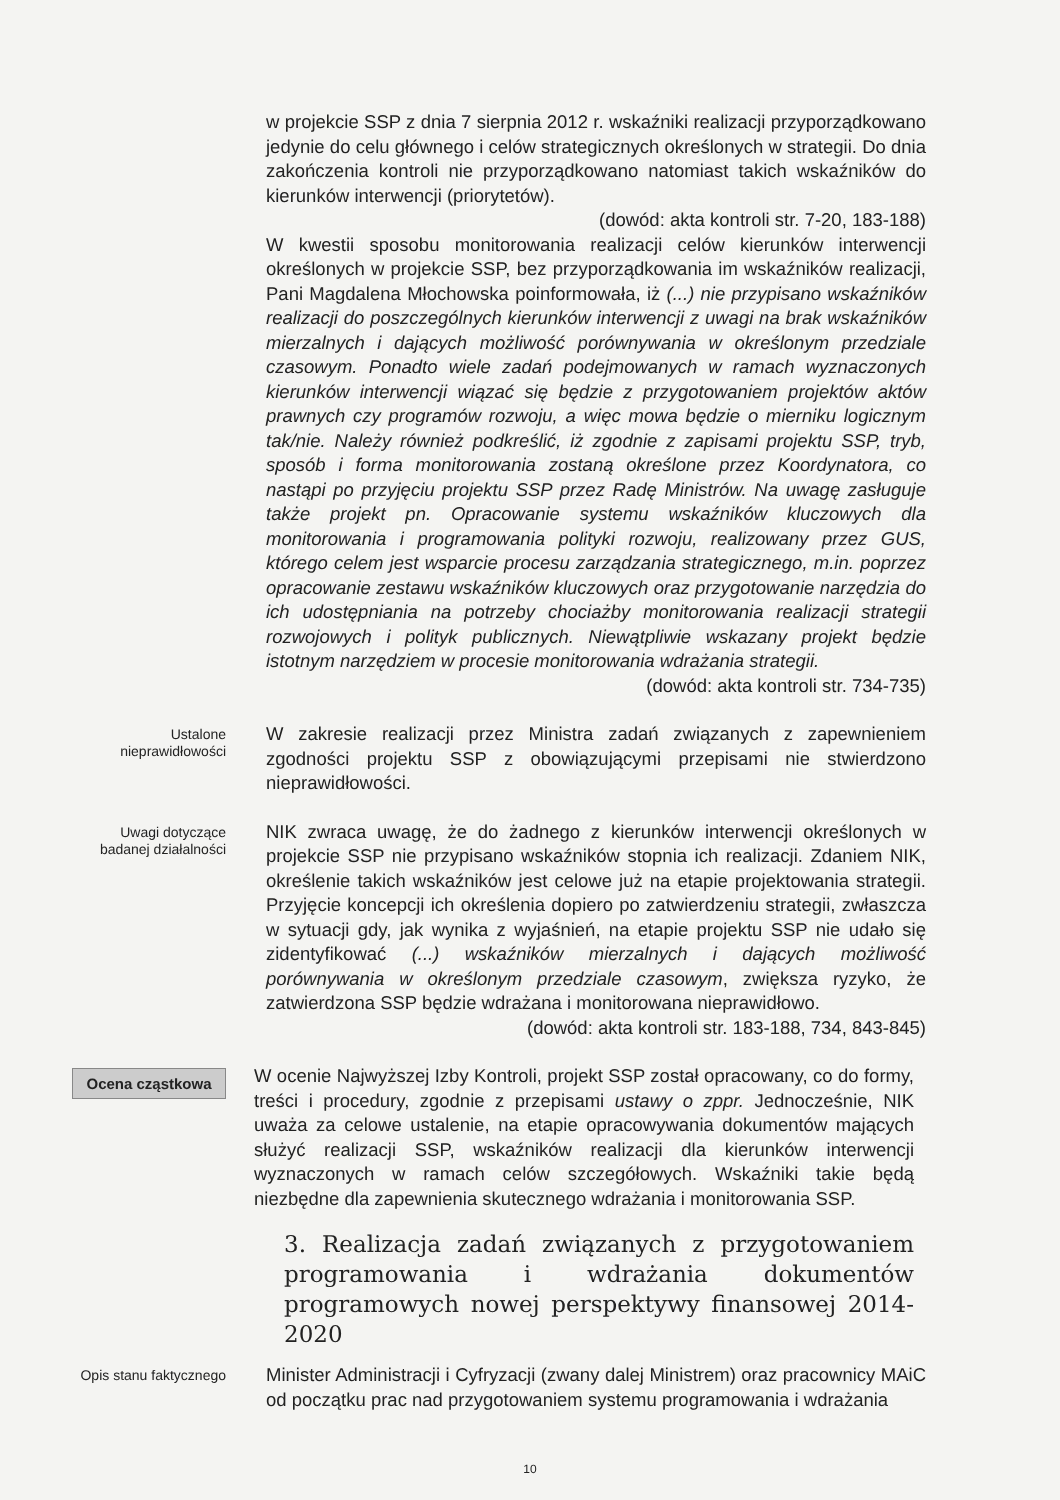w projekcie SSP z dnia 7 sierpnia 2012 r. wskaźniki realizacji przyporządkowano jedynie do celu głównego i celów strategicznych określonych w strategii. Do dnia zakończenia kontroli nie przyporządkowano natomiast takich wskaźników do kierunków interwencji (priorytetów).
(dowód: akta kontroli str. 7-20, 183-188)
W kwestii sposobu monitorowania realizacji celów kierunków interwencji określonych w projekcie SSP, bez przyporządkowania im wskaźników realizacji, Pani Magdalena Młochowska poinformowała, iż (...) nie przypisano wskaźników realizacji do poszczególnych kierunków interwencji z uwagi na brak wskaźników mierzalnych i dających możliwość porównywania w określonym przedziale czasowym. Ponadto wiele zadań podejmowanych w ramach wyznaczonych kierunków interwencji wiązać się będzie z przygotowaniem projektów aktów prawnych czy programów rozwoju, a więc mowa będzie o mierniku logicznym tak/nie. Należy również podkreślić, iż zgodnie z zapisami projektu SSP, tryb, sposób i forma monitorowania zostaną określone przez Koordynatora, co nastąpi po przyjęciu projektu SSP przez Radę Ministrów. Na uwagę zasługuje także projekt pn. Opracowanie systemu wskaźników kluczowych dla monitorowania i programowania polityki rozwoju, realizowany przez GUS, którego celem jest wsparcie procesu zarządzania strategicznego, m.in. poprzez opracowanie zestawu wskaźników kluczowych oraz przygotowanie narzędzia do ich udostępniania na potrzeby chociażby monitorowania realizacji strategii rozwojowych i polityk publicznych. Niewątpliwie wskazany projekt będzie istotnym narzędziem w procesie monitorowania wdrażania strategii.
(dowód: akta kontroli str. 734-735)
Ustalone nieprawidłowości
W zakresie realizacji przez Ministra zadań związanych z zapewnieniem zgodności projektu SSP z obowiązującymi przepisami nie stwierdzono nieprawidłowości.
Uwagi dotyczące badanej działalności
NIK zwraca uwagę, że do żadnego z kierunków interwencji określonych w projekcie SSP nie przypisano wskaźników stopnia ich realizacji. Zdaniem NIK, określenie takich wskaźników jest celowe już na etapie projektowania strategii. Przyjęcie koncepcji ich określenia dopiero po zatwierdzeniu strategii, zwłaszcza w sytuacji gdy, jak wynika z wyjaśnień, na etapie projektu SSP nie udało się zidentyfikować (...) wskaźników mierzalnych i dających możliwość porównywania w określonym przedziale czasowym, zwiększa ryzyko, że zatwierdzona SSP będzie wdrażana i monitorowana nieprawidłowo.
(dowód: akta kontroli str. 183-188, 734, 843-845)
Ocena cząstkowa
W ocenie Najwyższej Izby Kontroli, projekt SSP został opracowany, co do formy, treści i procedury, zgodnie z przepisami ustawy o zppr. Jednocześnie, NIK uważa za celowe ustalenie, na etapie opracowywania dokumentów mających służyć realizacji SSP, wskaźników realizacji dla kierunków interwencji wyznaczonych w ramach celów szczegółowych. Wskaźniki takie będą niezbędne dla zapewnienia skutecznego wdrażania i monitorowania SSP.
3. Realizacja zadań związanych z przygotowaniem programowania i wdrażania dokumentów programowych nowej perspektywy finansowej 2014-2020
Opis stanu faktycznego
Minister Administracji i Cyfryzacji (zwany dalej Ministrem) oraz pracownicy MAiC od początku prac nad przygotowaniem systemu programowania i wdrażania
10